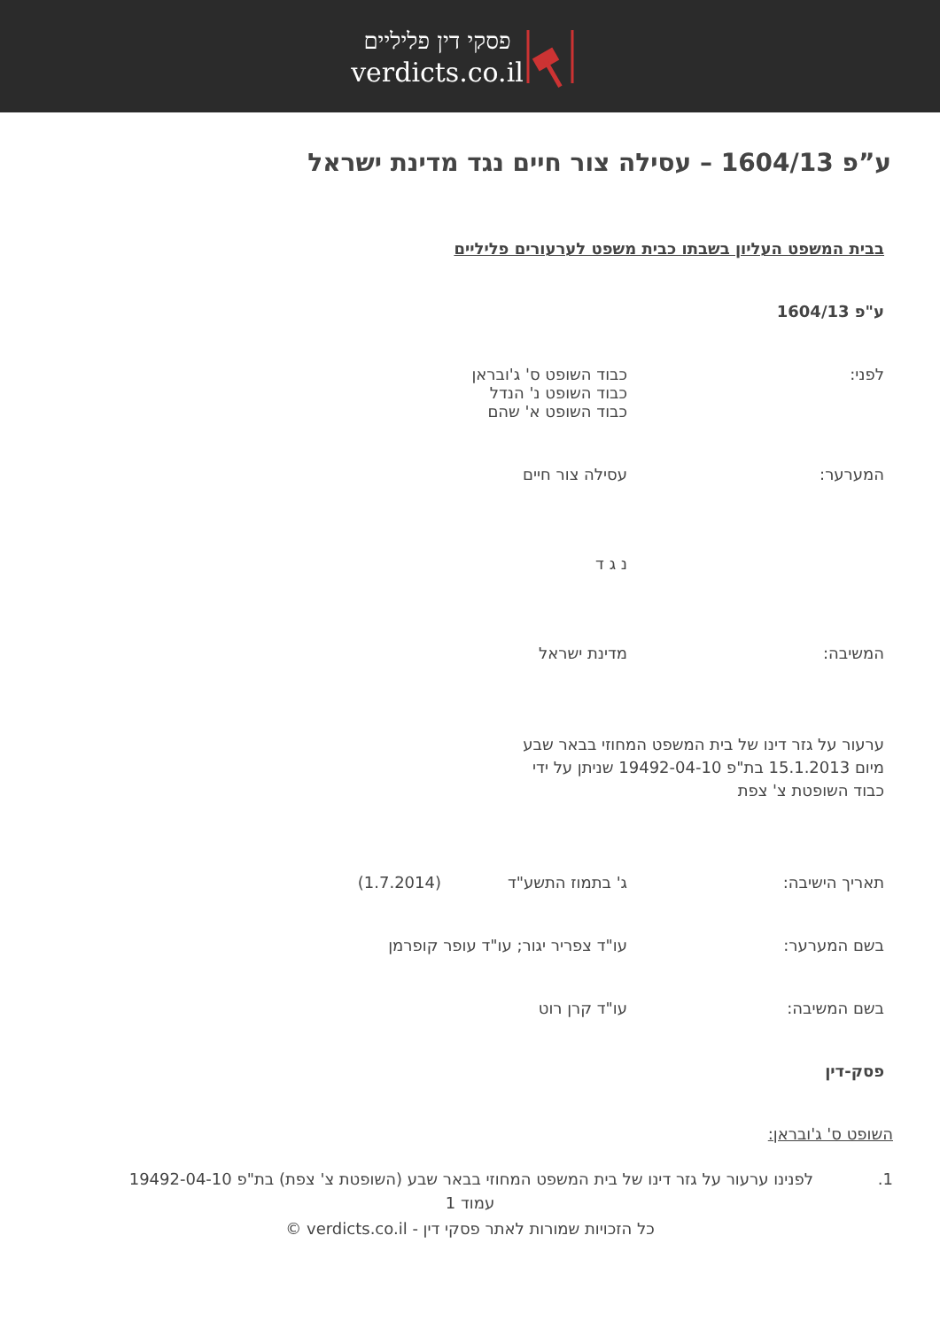פסקי דין פליליים
verdicts.co.il
ע”פ 1604/13 – עסילה צור חיים נגד מדינת ישראל
בבית המשפט העליון בשבתו כבית משפט לערעורים פליליים
ע"פ 1604/13
לפני: כבוד השופט ס' ג'ובראן
כבוד השופט נ' הנדל
כבוד השופט א' שהם
המערער: עסילה צור חיים
נ ג ד
המשיבה: מדינת ישראל
ערעור על גזר דינו של בית המשפט המחוזי בבאר שבע
מיום 15.1.2013 בת"פ 19492-04-10 שניתן על ידי
כבוד השופטת צ' צפת
תאריך הישיבה: ג' בתמוז התשע"ד (1.7.2014)
בשם המערער: עו"ד צפריר יגור; עו"ד עופר קופרמן
בשם המשיבה: עו"ד קרן רוט
פסק-דין
השופט ס' ג'ובראן:
1. לפנינו ערעור על גזר דינו של בית המשפט המחוזי בבאר שבע (השופטת צ' צפת) בת"פ 19492-04-10
עמוד 1
כל הזכויות שמורות לאתר פסקי דין - verdicts.co.il ©